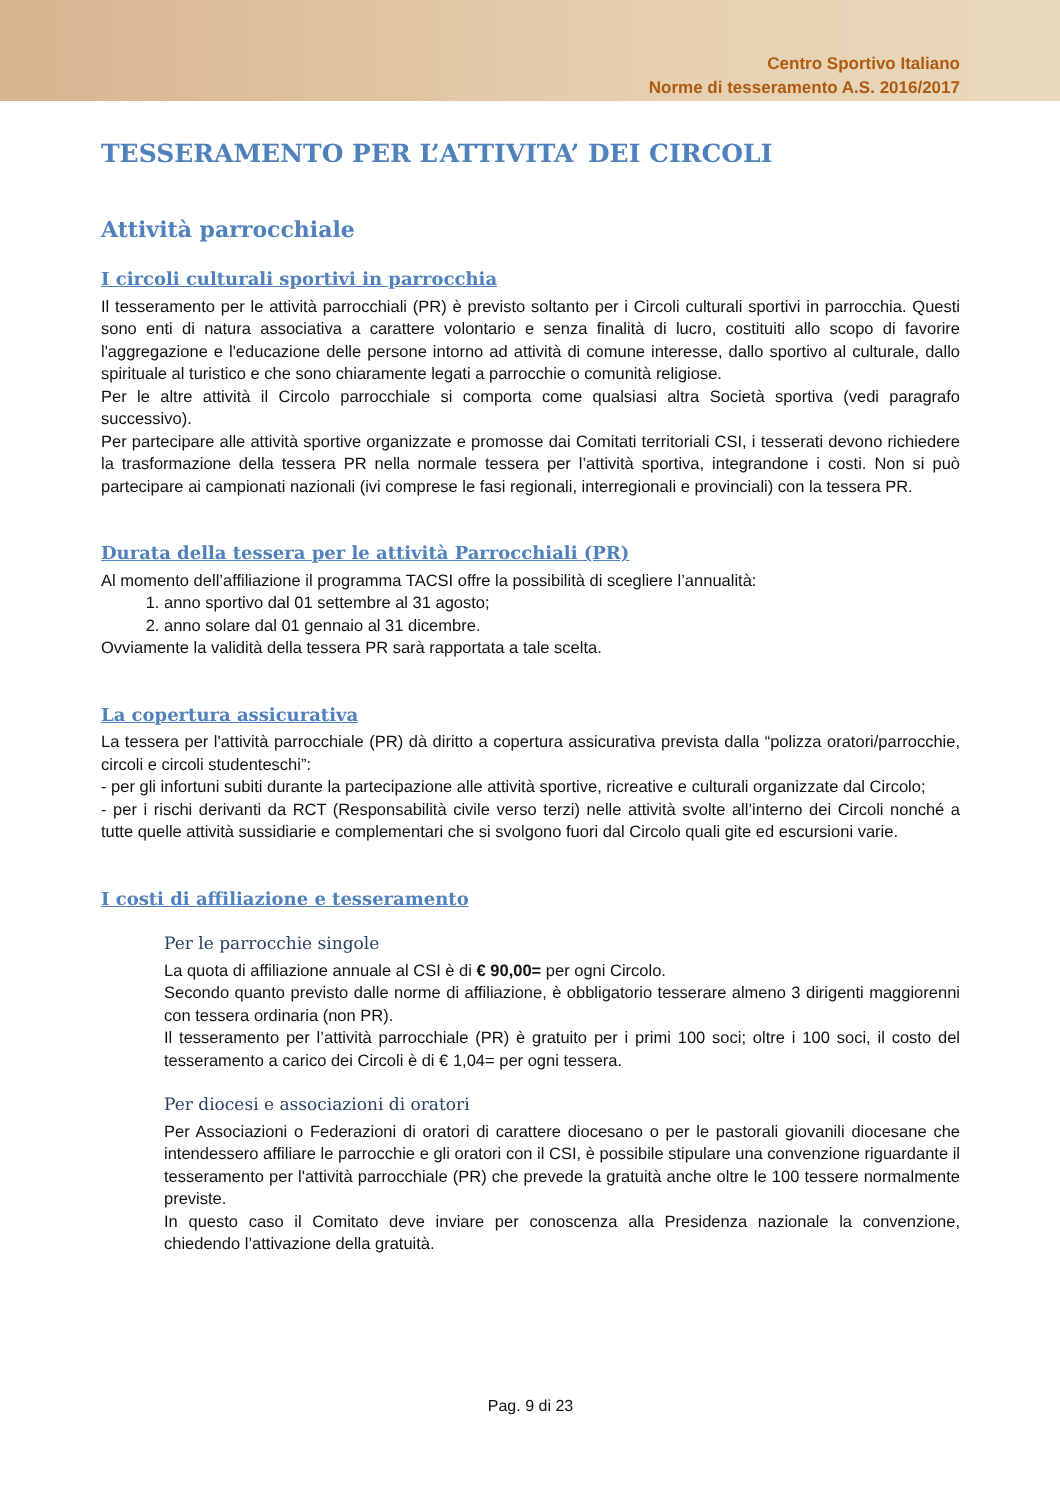Centro Sportivo Italiano
Norme di tesseramento A.S. 2016/2017
TESSERAMENTO PER L’ATTIVITA’ DEI CIRCOLI
Attività parrocchiale
I circoli culturali sportivi in parrocchia
Il tesseramento per le attività parrocchiali (PR) è previsto soltanto per i Circoli culturali sportivi in parrocchia. Questi sono enti di natura associativa a carattere volontario e senza finalità di lucro, costituiti allo scopo di favorire l'aggregazione e l'educazione delle persone intorno ad attività di comune interesse, dallo sportivo al culturale, dallo spirituale al turistico e che sono chiaramente legati a parrocchie o comunità religiose.
Per le altre attività il Circolo parrocchiale si comporta come qualsiasi altra Società sportiva (vedi paragrafo successivo).
Per partecipare alle attività sportive organizzate e promosse dai Comitati territoriali CSI, i tesserati devono richiedere la trasformazione della tessera PR nella normale tessera per l’attività sportiva, integrandone i costi. Non si può partecipare ai campionati nazionali (ivi comprese le fasi regionali, interregionali e provinciali) con la tessera PR.
Durata della tessera per le attività Parrocchiali (PR)
Al momento dell’affiliazione il programma TACSI offre la possibilità di scegliere l’annualità:
1. anno sportivo dal 01 settembre al 31 agosto;
2. anno solare dal 01 gennaio al 31 dicembre.
Ovviamente la validità della tessera PR sarà rapportata a tale scelta.
La copertura assicurativa
La tessera per l'attività parrocchiale (PR) dà diritto a copertura assicurativa prevista dalla “polizza oratori/parrocchie, circoli e circoli studenteschi”:
- per gli infortuni subiti durante la partecipazione alle attività sportive, ricreative e culturali organizzate dal Circolo;
- per i rischi derivanti da RCT (Responsabilità civile verso terzi) nelle attività svolte all’interno dei Circoli nonché a tutte quelle attività sussidiarie e complementari che si svolgono fuori dal Circolo quali gite ed escursioni varie.
I costi di affiliazione e tesseramento
Per le parrocchie singole
La quota di affiliazione annuale al CSI è di € 90,00= per ogni Circolo.
Secondo quanto previsto dalle norme di affiliazione, è obbligatorio tesserare almeno 3 dirigenti maggiorenni con tessera ordinaria (non PR).
Il tesseramento per l’attività parrocchiale (PR) è gratuito per i primi 100 soci; oltre i 100 soci, il costo del tesseramento a carico dei Circoli è di € 1,04= per ogni tessera.
Per diocesi e associazioni di oratori
Per Associazioni o Federazioni di oratori di carattere diocesano o per le pastorali giovanili diocesane che intendessero affiliare le parrocchie e gli oratori con il CSI, è possibile stipulare una convenzione riguardante il tesseramento per l'attività parrocchiale (PR) che prevede la gratuità anche oltre le 100 tessere normalmente previste.
In questo caso il Comitato deve inviare per conoscenza alla Presidenza nazionale la convenzione, chiedendo l’attivazione della gratuità.
Pag. 9 di 23